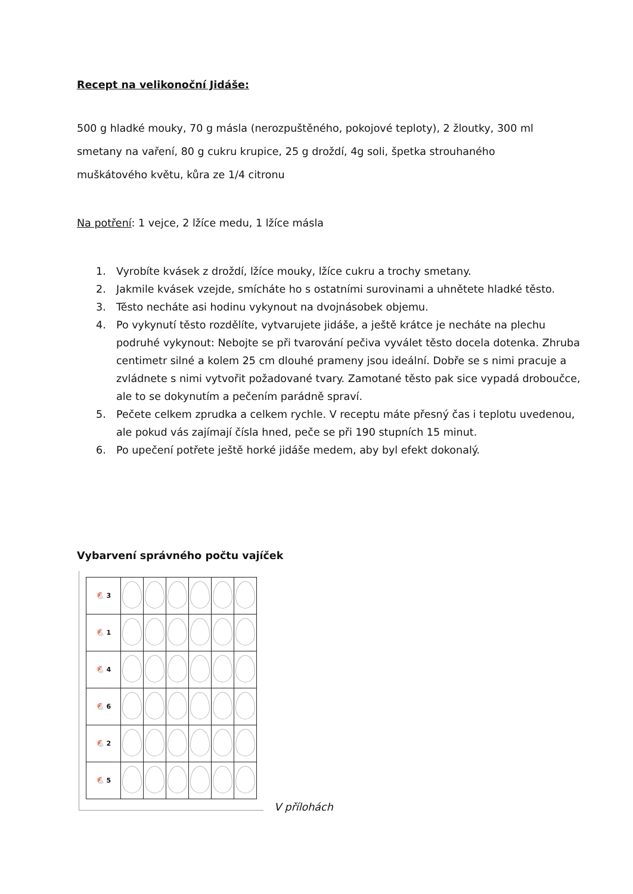Recept na velikonoční Jidáše:
500 g hladké mouky, 70 g másla (nerozpuštěného, pokojové teploty), 2 žloutky, 300 ml smetany na vaření, 80 g cukru krupice, 25 g droždí, 4g soli, špetka strouhaného muškátového květu, kůra ze 1/4 citronu
Na potření: 1 vejce, 2 lžíce medu, 1 lžíce másla
1. Vyrobíte kvásek z droždí, lžíce mouky, lžíce cukru a trochy smetany.
2. Jakmile kvásek vzejde, smícháte ho s ostatními surovinami a uhnětete hladké těsto.
3. Těsto necháte asi hodinu vykynout na dvojnásobek objemu.
4. Po vykynutí těsto rozdělíte, vytvarujete jidáše, a ještě krátce je necháte na plechu podruhé vykynout: Nebojte se při tvarování pečiva vyválet těsto docela dotenka. Zhruba centimetr silné a kolem 25 cm dlouhé prameny jsou ideální. Dobře se s nimi pracuje a zvládnete s nimi vytvořit požadované tvary. Zamotané těsto pak sice vypadá droboučce, ale to se dokynutím a pečením parádně spraví.
5. Pečete celkem zprudka a celkem rychle. V receptu máte přesný čas i teplotu uvedenou, ale pokud vás zajímají čísla hned, peče se při 190 stupních 15 minut.
6. Po upečení potřete ještě horké jidáše medem, aby byl efekt dokonalý.
Vybarvení správného počtu vajíček
| 🐔 3 | | | | | | |
| 🐔 1 | | | | | | |
| 🐔 4 | | | | | | |
| 🐔 6 | | | | | | |
| 🐔 2 | | | | | | |
| 🐔 5 | | | | | | |
V přílohách